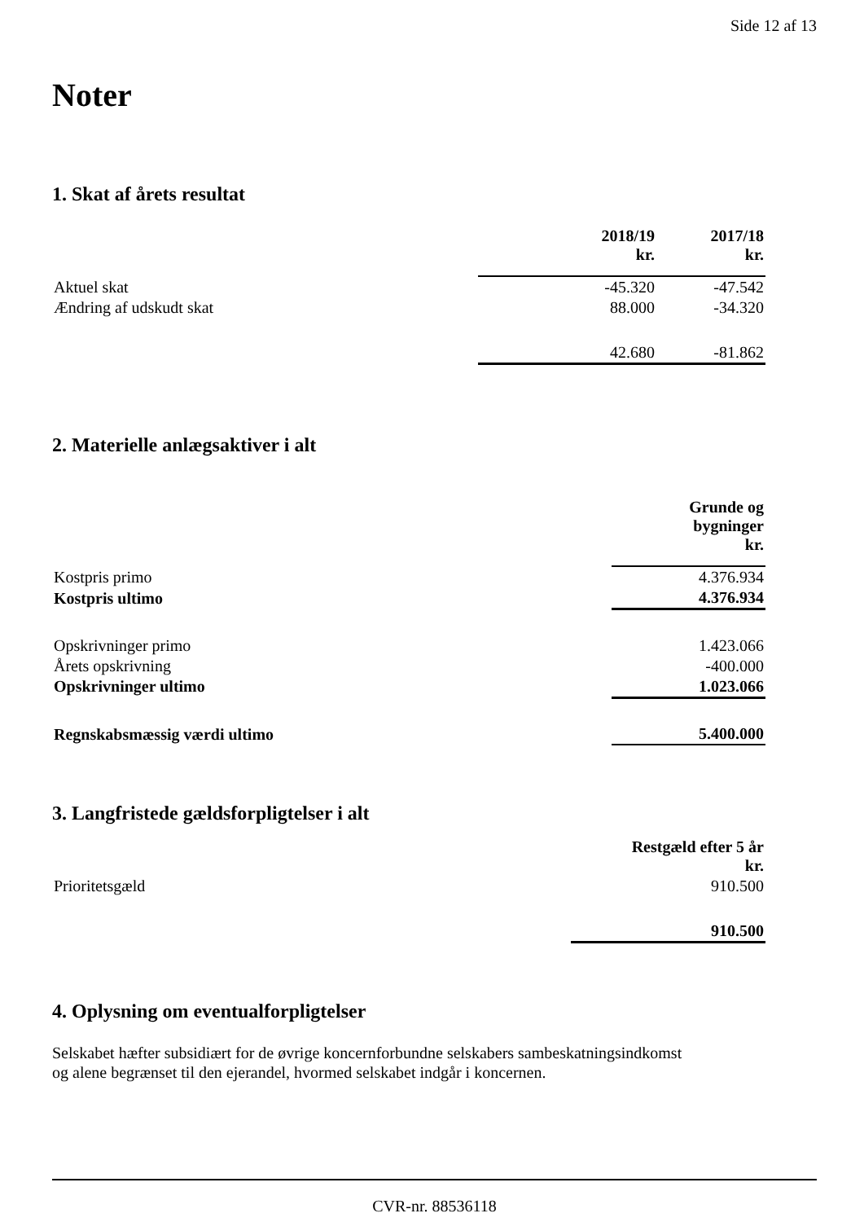Side 12 af 13
Noter
1. Skat af årets resultat
| | 2018/19 kr. | 2017/18 kr. |
| --- | --- | --- |
| Aktuel skat | -45.320 | -47.542 |
| Ændring af udskudt skat | 88.000 | -34.320 |
| | 42.680 | -81.862 |
2. Materielle anlægsaktiver i alt
| | Grunde og bygninger kr. |
| --- | --- |
| Kostpris primo | 4.376.934 |
| Kostpris ultimo | 4.376.934 |
| Opskrivninger primo | 1.423.066 |
| Årets opskrivning | -400.000 |
| Opskrivninger ultimo | 1.023.066 |
| Regnskabsmæssig værdi ultimo | 5.400.000 |
3. Langfristede gældsforpligtelser i alt
| | Restgæld efter 5 år kr. |
| --- | --- |
| Prioritetsgæld | 910.500 |
| | 910.500 |
4. Oplysning om eventualforpligtelser
Selskabet hæfter subsidiært for de øvrige koncernforbundne selskabers sambeskatningsindkomst
og alene begrænset til den ejerandel, hvormed selskabet indgår i koncernen.
CVR-nr. 88536118